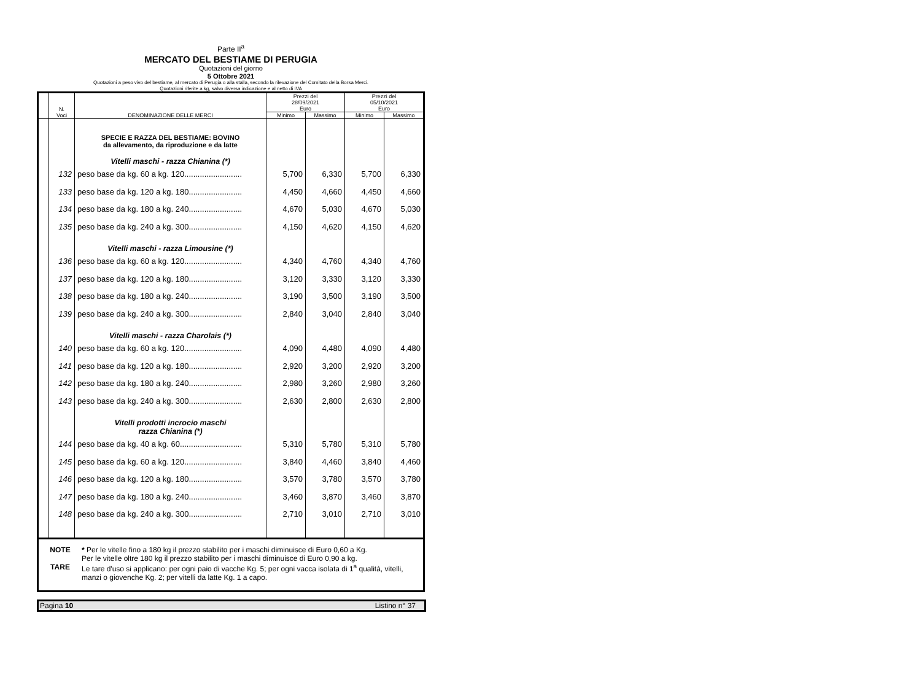Parte II<sup>a</sup>
MERCATO DEL BESTIAME DI PERUGIA
Quotazioni del giorno
5 Ottobre 2021
Quotazioni a peso vivo del bestiame, al mercato di Perugia o alla stalla, secondo la rilevazione del Comitato della Borsa Merci.
Quotazioni riferite a kg, salvo diversa indicazione e al netto di IVA
| | N. Voci | DENOMINAZIONE DELLE MERCI | Prezzi del 28/09/2021 Euro | | Prezzi del 05/10/2021 Euro | |
| --- | --- | --- | --- | --- | --- | --- |
| | | | Minimo | Massimo | Minimo | Massimo |
| | | SPECIE E RAZZA DEL BESTIAME: BOVINO da allevamento, da riproduzione e da latte | | | | |
| | | Vitelli maschi - razza Chianina (*) | | | | |
| | 132 | peso base da kg. 60 a kg. 120.......................... | 5,700 | 6,330 | 5,700 | 6,330 |
| | 133 | peso base da kg. 120 a kg. 180........................ | 4,450 | 4,660 | 4,450 | 4,660 |
| | 134 | peso base da kg. 180 a kg. 240........................ | 4,670 | 5,030 | 4,670 | 5,030 |
| | 135 | peso base da kg. 240 a kg. 300........................ | 4,150 | 4,620 | 4,150 | 4,620 |
| | | Vitelli maschi - razza Limousine (*) | | | | |
| | 136 | peso base da kg. 60 a kg. 120.......................... | 4,340 | 4,760 | 4,340 | 4,760 |
| | 137 | peso base da kg. 120 a kg. 180........................ | 3,120 | 3,330 | 3,120 | 3,330 |
| | 138 | peso base da kg. 180 a kg. 240........................ | 3,190 | 3,500 | 3,190 | 3,500 |
| | 139 | peso base da kg. 240 a kg. 300........................ | 2,840 | 3,040 | 2,840 | 3,040 |
| | | Vitelli maschi - razza Charolais (*) | | | | |
| | 140 | peso base da kg. 60 a kg. 120.......................... | 4,090 | 4,480 | 4,090 | 4,480 |
| | 141 | peso base da kg. 120 a kg. 180........................ | 2,920 | 3,200 | 2,920 | 3,200 |
| | 142 | peso base da kg. 180 a kg. 240........................ | 2,980 | 3,260 | 2,980 | 3,260 |
| | 143 | peso base da kg. 240 a kg. 300........................ | 2,630 | 2,800 | 2,630 | 2,800 |
| | | Vitelli prodotti incrocio maschi razza Chianina (*) | | | | |
| | 144 | peso base da kg. 40 a kg. 60............................ | 5,310 | 5,780 | 5,310 | 5,780 |
| | 145 | peso base da kg. 60 a kg. 120.......................... | 3,840 | 4,460 | 3,840 | 4,460 |
| | 146 | peso base da kg. 120 a kg. 180........................ | 3,570 | 3,780 | 3,570 | 3,780 |
| | 147 | peso base da kg. 180 a kg. 240........................ | 3,460 | 3,870 | 3,460 | 3,870 |
| | 148 | peso base da kg. 240 a kg. 300........................ | 2,710 | 3,010 | 2,710 | 3,010 |
NOTE
* Per le vitelle fino a 180 kg il prezzo stabilito per i maschi diminuisce di Euro 0,60 a Kg.
Per le vitelle oltre 180 kg il prezzo stabilito per i maschi diminuisce di Euro 0,90 a kg.
TARE
Le tare d'uso si applicano: per ogni paio di vacche Kg. 5; per ogni vacca isolata di 1<sup>a</sup> qualità, vitelli, manzi o giovenche Kg. 2; per vitelli da latte Kg. 1 a capo.
Pagina 10 Listino n° 37